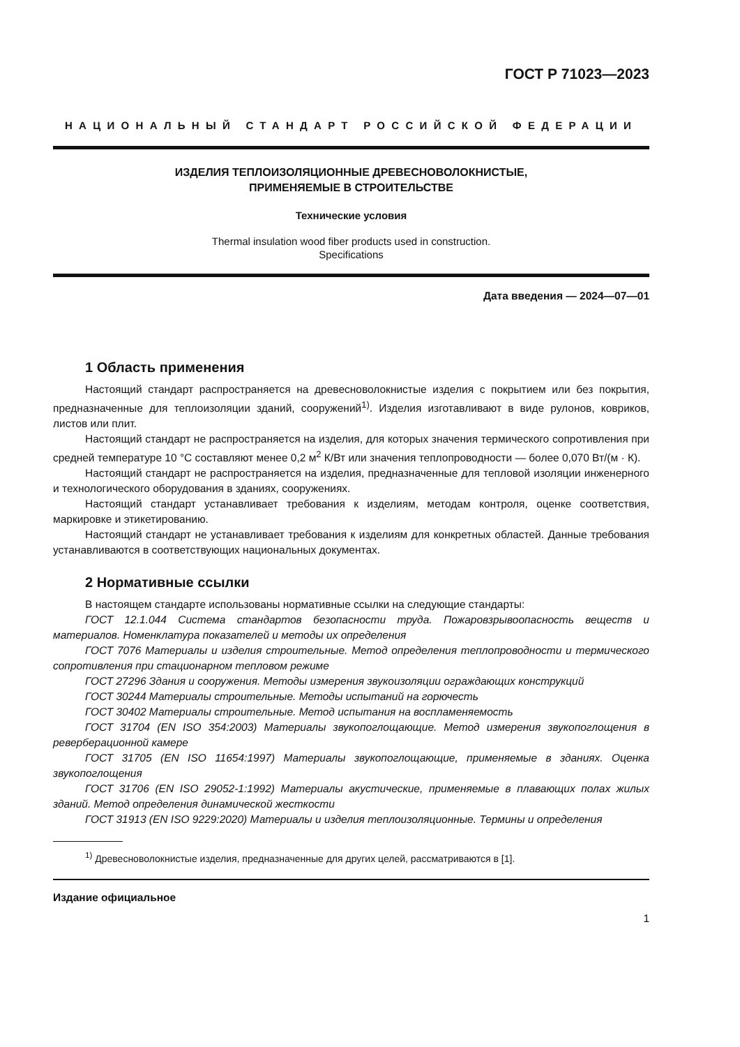ГОСТ Р 71023—2023
НАЦИОНАЛЬНЫЙ СТАНДАРТ РОССИЙСКОЙ ФЕДЕРАЦИИ
ИЗДЕЛИЯ ТЕПЛОИЗОЛЯЦИОННЫЕ ДРЕВЕСНОВОЛОКНИСТЫЕ,
ПРИМЕНЯЕМЫЕ В СТРОИТЕЛЬСТВЕ
Технические условия
Thermal insulation wood fiber products used in construction.
Specifications
Дата введения — 2024—07—01
1 Область применения
Настоящий стандарт распространяется на древесноволокнистые изделия с покрытием или без покрытия, предназначенные для теплоизоляции зданий, сооружений<sup>1)</sup>. Изделия изготавливают в виде рулонов, ковриков, листов или плит.
Настоящий стандарт не распространяется на изделия, для которых значения термического сопротивления при средней температуре 10 °С составляют менее 0,2 м<sup>2</sup> К/Вт или значения теплопроводности — более 0,070 Вт/(м · К).
Настоящий стандарт не распространяется на изделия, предназначенные для тепловой изоляции инженерного и технологического оборудования в зданиях, сооружениях.
Настоящий стандарт устанавливает требования к изделиям, методам контроля, оценке соответствия, маркировке и этикетированию.
Настоящий стандарт не устанавливает требования к изделиям для конкретных областей. Данные требования устанавливаются в соответствующих национальных документах.
2 Нормативные ссылки
В настоящем стандарте использованы нормативные ссылки на следующие стандарты:
ГОСТ 12.1.044 Система стандартов безопасности труда. Пожаровзрывоопасность веществ и материалов. Номенклатура показателей и методы их определения
ГОСТ 7076 Материалы и изделия строительные. Метод определения теплопроводности и термического сопротивления при стационарном тепловом режиме
ГОСТ 27296 Здания и сооружения. Методы измерения звукоизоляции ограждающих конструкций
ГОСТ 30244 Материалы строительные. Методы испытаний на горючесть
ГОСТ 30402 Материалы строительные. Метод испытания на воспламеняемость
ГОСТ 31704 (EN ISO 354:2003) Материалы звукопоглощающие. Метод измерения звукопоглощения в реверберационной камере
ГОСТ 31705 (EN ISO 11654:1997) Материалы звукопоглощающие, применяемые в зданиях. Оценка звукопоглощения
ГОСТ 31706 (EN ISO 29052-1:1992) Материалы акустические, применяемые в плавающих полах жилых зданий. Метод определения динамической жесткости
ГОСТ 31913 (EN ISO 9229:2020) Материалы и изделия теплоизоляционные. Термины и определения
<sup>1)</sup> Древесноволокнистые изделия, предназначенные для других целей, рассматриваются в [1].
Издание официальное
1